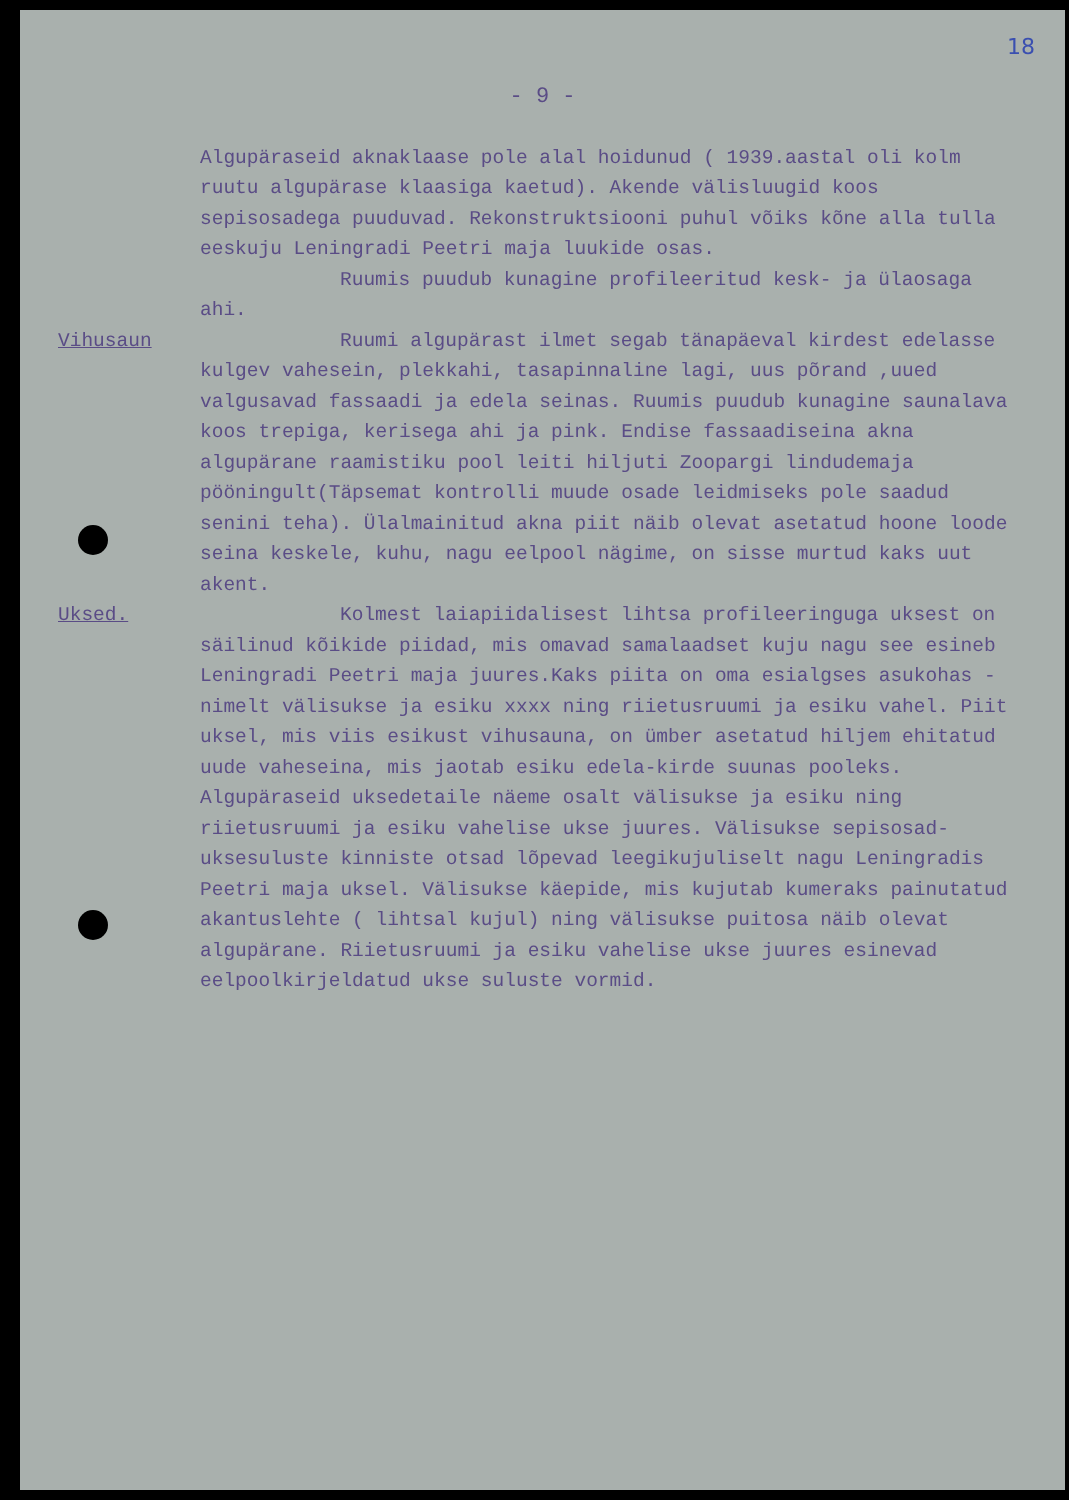18
- 9 -
Algupäraseid aknaklaase pole alal hoidunud ( 1939.aastal oli kolm ruutu algupärase klaasiga kaetud). Akende välisluugid koos sepisosadega puuduvad. Rekonstruktsiooni puhul võiks kõne alla tulla eeskuju Leningradi Peetri maja luukide osas.
Ruumis puudub kunagine profileeritud kesk- ja ülaosaga ahi.
Vihusaun Ruumi algupärast ilmet segab tänapäeval kirdest edelasse kulgev vahesein, plekkahi, tasapinnaline lagi, uus põrand ,uued valgusavad fassaadi ja edela seinas. Ruumis puudub kunagine saunalava koos trepiga, kerisega ahi ja pink. Endise fassaadiseina akna algupärane raamistiku pool leiti hiljuti Zoopargi lindudemaja pööningult(Täpsemat kontrolli muude osade leidmiseks pole saadud senini teha). Ülalmainitud akna piit näib olevat asetatud hoone loode seina keskele, kuhu, nagu eelpool nägime, on sisse murtud kaks uut akent.
Uksed. Kolmest laiapiidalisest lihtsa profileeringuga uksest on säilinud kõikide piidad, mis omavad samalaadset kuju nagu see esineb Leningradi Peetri maja juures.Kaks piita on oma esialgses asukohas - nimelt välisukse ja esiku xxxx ning riietusruumi ja esiku vahel. Piit uksel, mis viis esikust vihusauna, on ümber asetatud hiljem ehitatud uude vaheseina, mis jaotab esiku edela-kirde suunas pooleks. Algupäraseid uksedetaile näeme osalt välisukse ja esiku ning riietusruumi ja esiku vahelise ukse juures. Välisukse sepisosad- uksesuluste kinniste otsad lõpevad leegikujuliselt nagu Leningradis Peetri maja uksel. Välisukse käepide, mis kujutab kumeraks painutatud akantuslehte ( lihtsal kujul) ning välisukse puitosa näib olevat algupärane. Riietusruumi ja esiku vahelise ukse juures esinevad eelpoolkirjeldatud ukse suluste vormid.